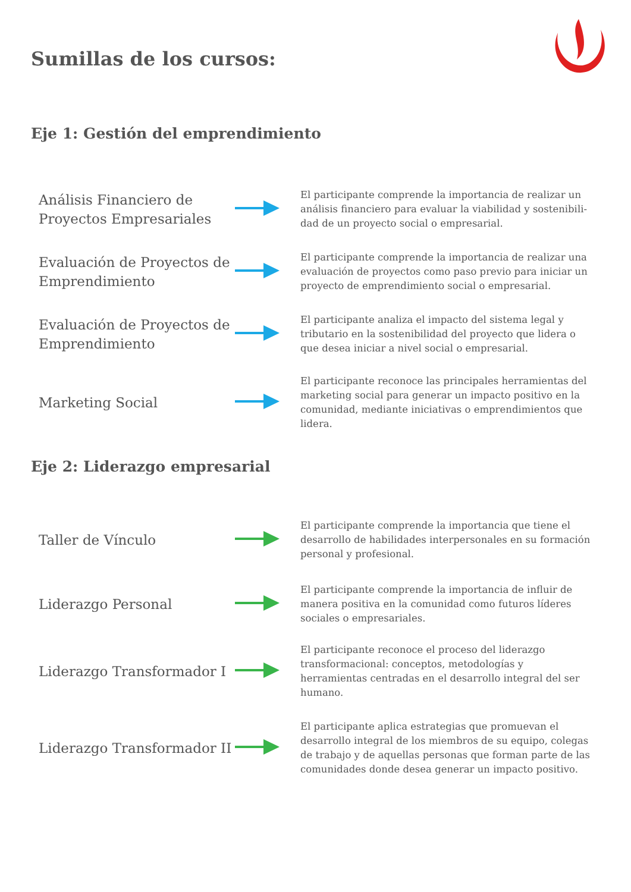Sumillas de los cursos:
Eje 1: Gestión del emprendimiento
Análisis Financiero de Proyectos Empresariales
El participante comprende la importancia de realizar un análisis financiero para evaluar la viabilidad y sostenibili-dad de un proyecto social o empresarial.
Evaluación de Proyectos de Emprendimiento
El participante comprende la importancia de realizar una evaluación de proyectos como paso previo para iniciar un proyecto de emprendimiento social o empresarial.
Evaluación de Proyectos de Emprendimiento
El participante analiza el impacto del sistema legal y tributario en la sostenibilidad del proyecto que lidera o que desea iniciar a nivel social o empresarial.
Marketing Social
El participante reconoce las principales herramientas del marketing social para generar un impacto positivo en la comunidad, mediante iniciativas o emprendimientos que lidera.
Eje 2: Liderazgo empresarial
Taller de Vínculo
El participante comprende la importancia que tiene el desarrollo de habilidades interpersonales en su formación personal y profesional.
Liderazgo Personal
El participante comprende la importancia de influir de manera positiva en la comunidad como futuros líderes sociales o empresariales.
Liderazgo Transformador I
El participante reconoce el proceso del liderazgo transformacional: conceptos, metodologías y herramientas centradas en el desarrollo integral del ser humano.
Liderazgo Transformador II
El participante aplica estrategias que promuevan el desarrollo integral de los miembros de su equipo, colegas de trabajo y de aquellas personas que forman parte de las comunidades donde desea generar un impacto positivo.